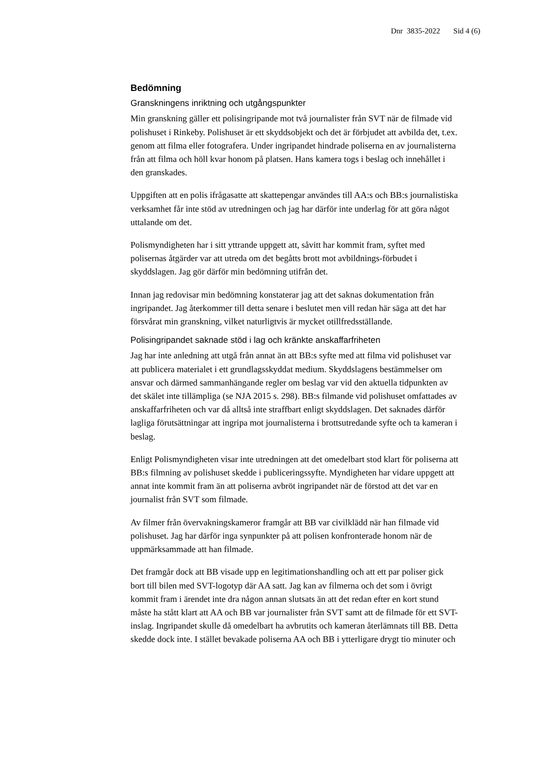Dnr 3835-2022 Sid 4 (6)
Bedömning
Granskningens inriktning och utgångspunkter
Min granskning gäller ett polisingripande mot två journalister från SVT när de filmade vid polishuset i Rinkeby. Polishuset är ett skyddsobjekt och det är förbjudet att avbilda det, t.ex. genom att filma eller fotografera. Under ingripandet hindrade poliserna en av journalisterna från att filma och höll kvar honom på platsen. Hans kamera togs i beslag och innehållet i den granskades.
Uppgiften att en polis ifrågasatte att skattepengar användes till AA:s och BB:s journalistiska verksamhet får inte stöd av utredningen och jag har därför inte underlag för att göra något uttalande om det.
Polismyndigheten har i sitt yttrande uppgett att, såvitt har kommit fram, syftet med polisernas åtgärder var att utreda om det begåtts brott mot avbildnings-förbudet i skyddslagen. Jag gör därför min bedömning utifrån det.
Innan jag redovisar min bedömning konstaterar jag att det saknas dokumentation från ingripandet. Jag återkommer till detta senare i beslutet men vill redan här säga att det har försvårat min granskning, vilket naturligtvis är mycket otillfredsställande.
Polisingripandet saknade stöd i lag och kränkte anskaffarfriheten
Jag har inte anledning att utgå från annat än att BB:s syfte med att filma vid polishuset var att publicera materialet i ett grundlagsskyddat medium. Skyddslagens bestämmelser om ansvar och därmed sammanhängande regler om beslag var vid den aktuella tidpunkten av det skälet inte tillämpliga (se NJA 2015 s. 298). BB:s filmande vid polishuset omfattades av anskaffarfriheten och var då alltså inte straffbart enligt skyddslagen. Det saknades därför lagliga förutsättningar att ingripa mot journalisterna i brottsutredande syfte och ta kameran i beslag.
Enligt Polismyndigheten visar inte utredningen att det omedelbart stod klart för poliserna att BB:s filmning av polishuset skedde i publiceringssyfte. Myndigheten har vidare uppgett att annat inte kommit fram än att poliserna avbröt ingripandet när de förstod att det var en journalist från SVT som filmade.
Av filmer från övervakningskameror framgår att BB var civilklädd när han filmade vid polishuset. Jag har därför inga synpunkter på att polisen konfronterade honom när de uppmärksammade att han filmade.
Det framgår dock att BB visade upp en legitimationshandling och att ett par poliser gick bort till bilen med SVT-logotyp där AA satt. Jag kan av filmerna och det som i övrigt kommit fram i ärendet inte dra någon annan slutsats än att det redan efter en kort stund måste ha stått klart att AA och BB var journalister från SVT samt att de filmade för ett SVT-inslag. Ingripandet skulle då omedelbart ha avbrutits och kameran återlämnats till BB. Detta skedde dock inte. I stället bevakade poliserna AA och BB i ytterligare drygt tio minuter och